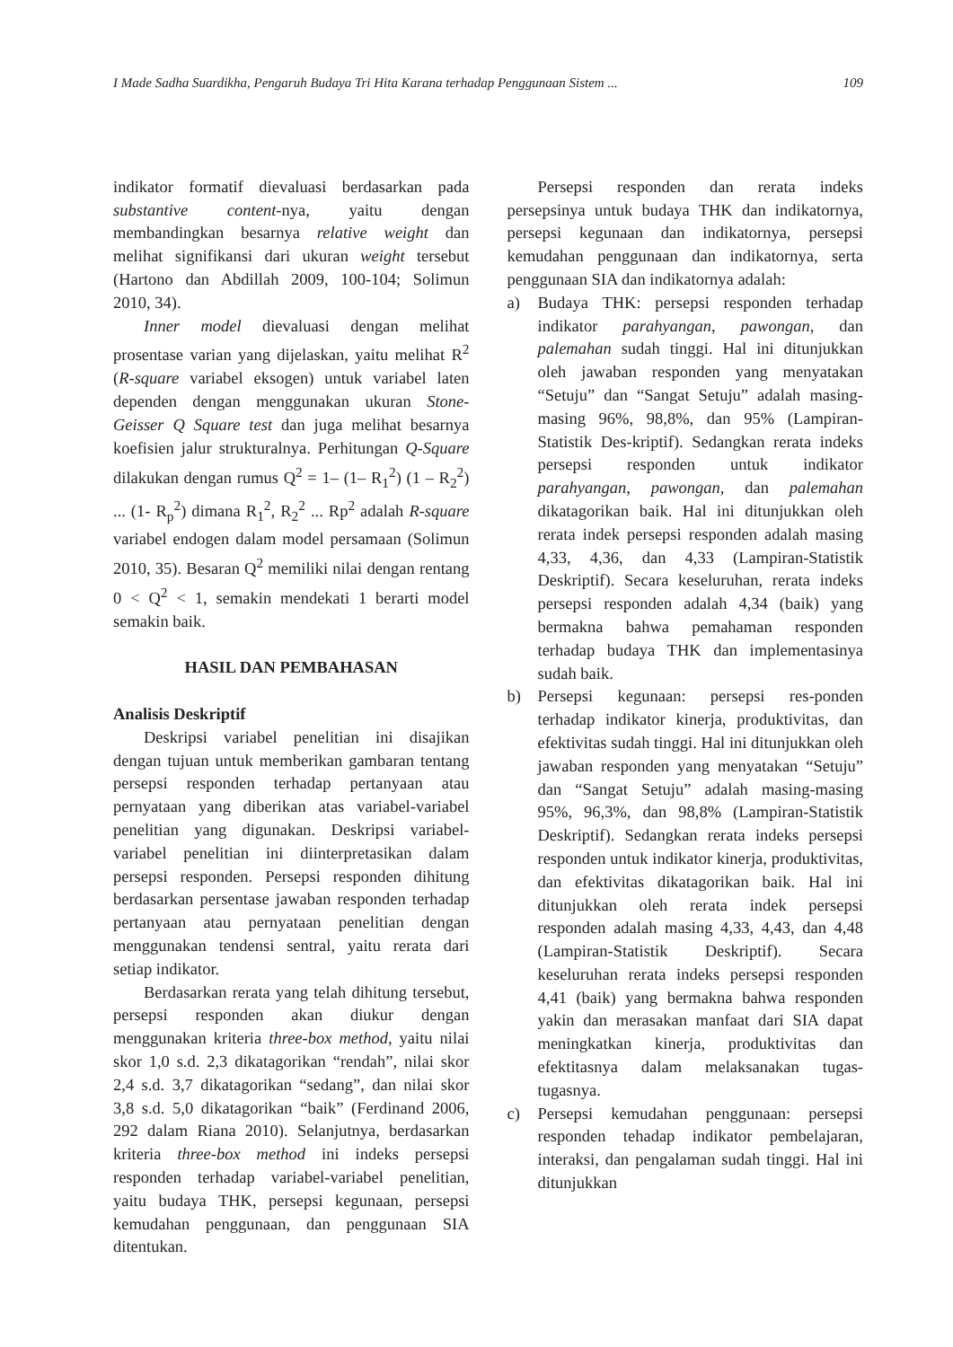I Made Sadha Suardikha, Pengaruh Budaya Tri Hita Karana terhadap Penggunaan Sistem ... 109
indikator formatif dievaluasi berdasarkan pada substantive content-nya, yaitu dengan membandingkan besarnya relative weight dan melihat signifikansi dari ukuran weight tersebut (Hartono dan Abdillah 2009, 100-104; Solimun 2010, 34).
Inner model dievaluasi dengan melihat prosentase varian yang dijelaskan, yaitu melihat R<sup>2</sup> (R-square variabel eksogen) untuk variabel laten dependen dengan menggunakan ukuran Stone-Geisser Q Square test dan juga melihat besarnya koefisien jalur strukturalnya. Perhitungan Q-Square dilakukan dengan rumus Q<sup>2</sup> = 1– (1– R<sub>1</sub><sup>2</sup>) (1 – R<sub>2</sub><sup>2</sup>) ... (1- R<sub>p</sub><sup>2</sup>) dimana R<sub>1</sub><sup>2</sup>, R<sub>2</sub><sup>2</sup> ... Rp<sup>2</sup> adalah R-square variabel endogen dalam model persamaan (Solimun 2010, 35). Besaran Q<sup>2</sup> memiliki nilai dengan rentang 0 < Q<sup>2</sup> < 1, semakin mendekati 1 berarti model semakin baik.
HASIL DAN PEMBAHASAN
Analisis Deskriptif
Deskripsi variabel penelitian ini disajikan dengan tujuan untuk memberikan gambaran tentang persepsi responden terhadap pertanyaan atau pernyataan yang diberikan atas variabel-variabel penelitian yang digunakan. Deskripsi variabel-variabel penelitian ini diinterpretasikan dalam persepsi responden. Persepsi responden dihitung berdasarkan persentase jawaban responden terhadap pertanyaan atau pernyataan penelitian dengan menggunakan tendensi sentral, yaitu rerata dari setiap indikator.
Berdasarkan rerata yang telah dihitung tersebut, persepsi responden akan diukur dengan menggunakan kriteria three-box method, yaitu nilai skor 1,0 s.d. 2,3 dikatagorikan “rendah”, nilai skor 2,4 s.d. 3,7 dikatagorikan “sedang”, dan nilai skor 3,8 s.d. 5,0 dikatagorikan “baik” (Ferdinand 2006, 292 dalam Riana 2010). Selanjutnya, berdasarkan kriteria three-box method ini indeks persepsi responden terhadap variabel-variabel penelitian, yaitu budaya THK, persepsi kegunaan, persepsi kemudahan penggunaan, dan penggunaan SIA ditentukan.
Persepsi responden dan rerata indeks persepsinya untuk budaya THK dan indikatornya, persepsi kegunaan dan indikatornya, persepsi kemudahan penggunaan dan indikatornya, serta penggunaan SIA dan indikatornya adalah:
a) Budaya THK: persepsi responden terhadap indikator parahyangan, pawongan, dan palemahan sudah tinggi. Hal ini ditunjukkan oleh jawaban responden yang menyatakan “Setuju” dan “Sangat Setuju” adalah masing-masing 96%, 98,8%, dan 95% (Lampiran-Statistik Des-kriptif). Sedangkan rerata indeks persepsi responden untuk indikator parahyangan, pawongan, dan palemahan dikatagorikan baik. Hal ini ditunjukkan oleh rerata indek persepsi responden adalah masing 4,33, 4,36, dan 4,33 (Lampiran-Statistik Deskriptif). Secara keseluruhan, rerata indeks persepsi responden adalah 4,34 (baik) yang bermakna bahwa pemahaman responden terhadap budaya THK dan implementasinya sudah baik.
b) Persepsi kegunaan: persepsi res-ponden terhadap indikator kinerja, produktivitas, dan efektivitas sudah tinggi. Hal ini ditunjukkan oleh jawaban responden yang menyatakan “Setuju” dan “Sangat Setuju” adalah masing-masing 95%, 96,3%, dan 98,8% (Lampiran-Statistik Deskriptif). Sedangkan rerata indeks persepsi responden untuk indikator kinerja, produktivitas, dan efektivitas dikatagorikan baik. Hal ini ditunjukkan oleh rerata indek persepsi responden adalah masing 4,33, 4,43, dan 4,48 (Lampiran-Statistik Deskriptif). Secara keseluruhan rerata indeks persepsi responden 4,41 (baik) yang bermakna bahwa responden yakin dan merasakan manfaat dari SIA dapat meningkatkan kinerja, produktivitas dan efektitasnya dalam melaksanakan tugas-tugasnya.
c) Persepsi kemudahan penggunaan: persepsi responden tehadap indikator pembelajaran, interaksi, dan pengalaman sudah tinggi. Hal ini ditunjukkan